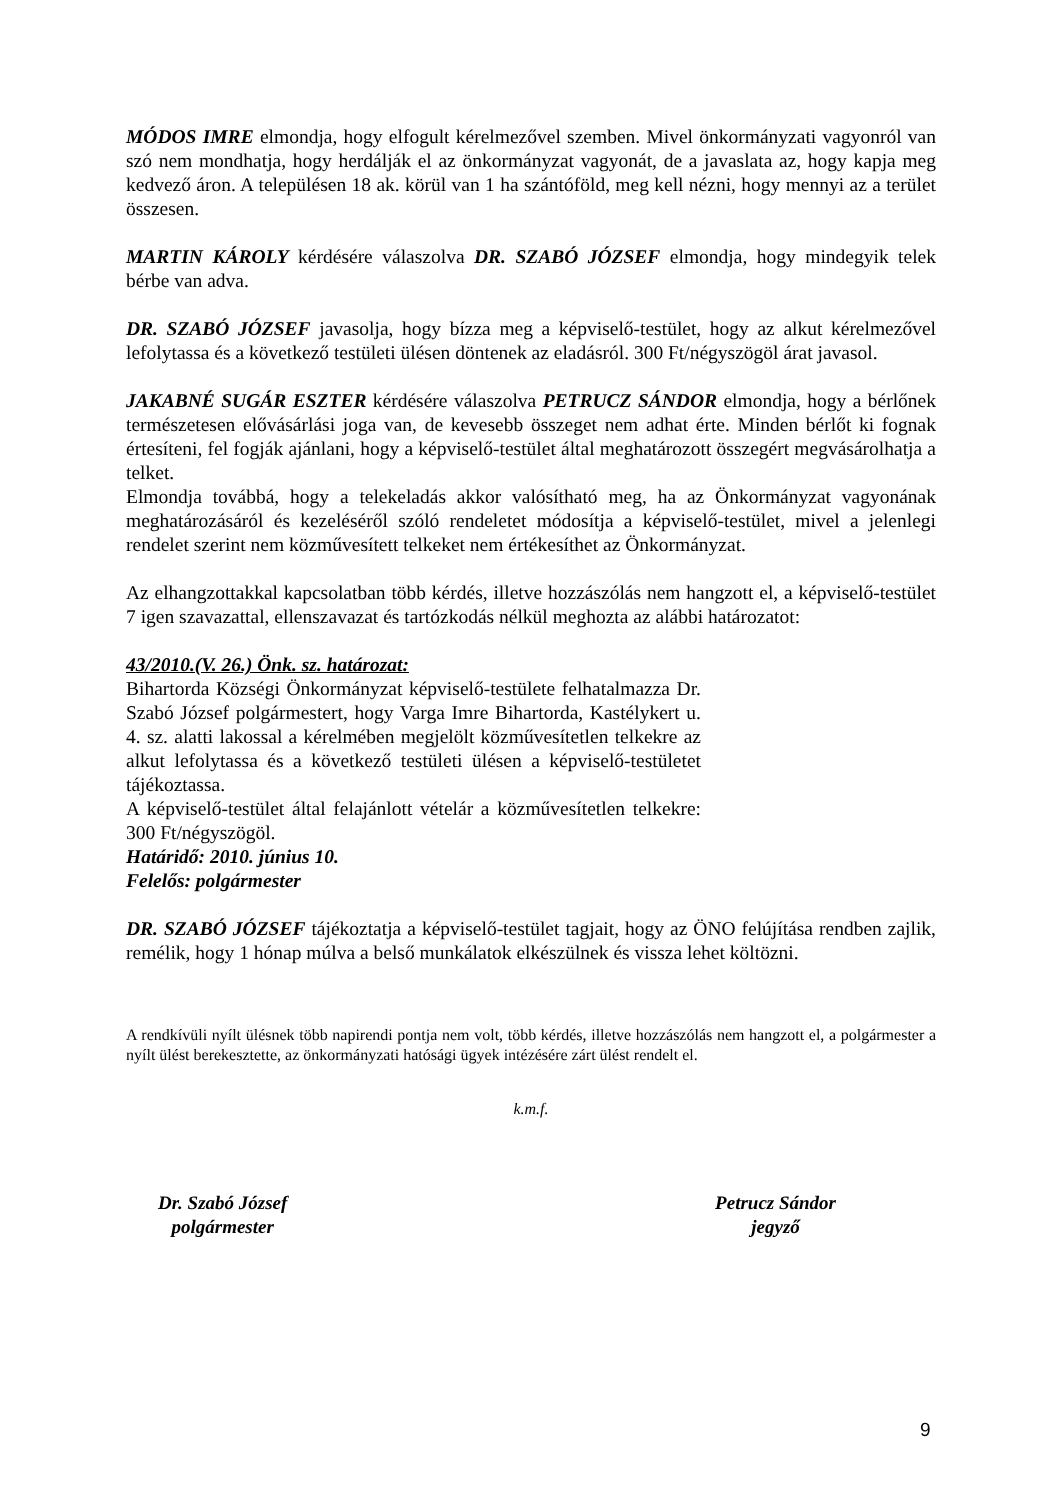MÓDOS IMRE elmondja, hogy elfogult kérelmezővel szemben. Mivel önkormányzati vagyonról van szó nem mondhatja, hogy herdálják el az önkormányzat vagyonát, de a javaslata az, hogy kapja meg kedvező áron. A településen 18 ak. körül van 1 ha szántóföld, meg kell nézni, hogy mennyi az a terület összesen.
MARTIN KÁROLY kérdésére válaszolva DR. SZABÓ JÓZSEF elmondja, hogy mindegyik telek bérbe van adva.
DR. SZABÓ JÓZSEF javasolja, hogy bízza meg a képviselő-testület, hogy az alkut kérelmezővel lefolytassa és a következő testületi ülésen döntenek az eladásról. 300 Ft/négyszögöl árat javasol.
JAKABNÉ SUGÁR ESZTER kérdésére válaszolva PETRUCZ SÁNDOR elmondja, hogy a bérlőnek természetesen elővásárlási joga van, de kevesebb összeget nem adhat érte. Minden bérlőt ki fognak értesíteni, fel fogják ajánlani, hogy a képviselő-testület által meghatározott összegért megvásárolhatja a telket.
Elmondja továbbá, hogy a telekeladás akkor valósítható meg, ha az Önkormányzat vagyonának meghatározásáról és kezeléséről szóló rendeletet módosítja a képviselő-testület, mivel a jelenlegi rendelet szerint nem közművesített telkeket nem értékesíthet az Önkormányzat.
Az elhangzottakkal kapcsolatban több kérdés, illetve hozzászólás nem hangzott el, a képviselő-testület 7 igen szavazattal, ellenszavazat és tartózkodás nélkül meghozta az alábbi határozatot:
43/2010.(V. 26.) Önk. sz. határozat:
Bihartorda Községi Önkormányzat képviselő-testülete felhatalmazza Dr. Szabó József polgármestert, hogy Varga Imre Bihartorda, Kastélykert u. 4. sz. alatti lakossal a kérelmében megjelölt közművesítetlen telkekre az alkut lefolytassa és a következő testületi ülésen a képviselő-testületet tájékoztassa.
A képviselő-testület által felajánlott vételár a közművesítetlen telkekre: 300 Ft/négyszögöl.
Határidő: 2010. június 10.
Felelős: polgármester
DR. SZABÓ JÓZSEF tájékoztatja a képviselő-testület tagjait, hogy az ÖNO felújítása rendben zajlik, remélik, hogy 1 hónap múlva a belső munkálatok elkészülnek és vissza lehet költözni.
A rendkívüli nyílt ülésnek több napirendi pontja nem volt, több kérdés, illetve hozzászólás nem hangzott el, a polgármester a nyílt ülést berekesztette, az önkormányzati hatósági ügyek intézésére zárt ülést rendelt el.
k.m.f.
Dr. Szabó József
polgármester
Petrucz Sándor
jegyző
9